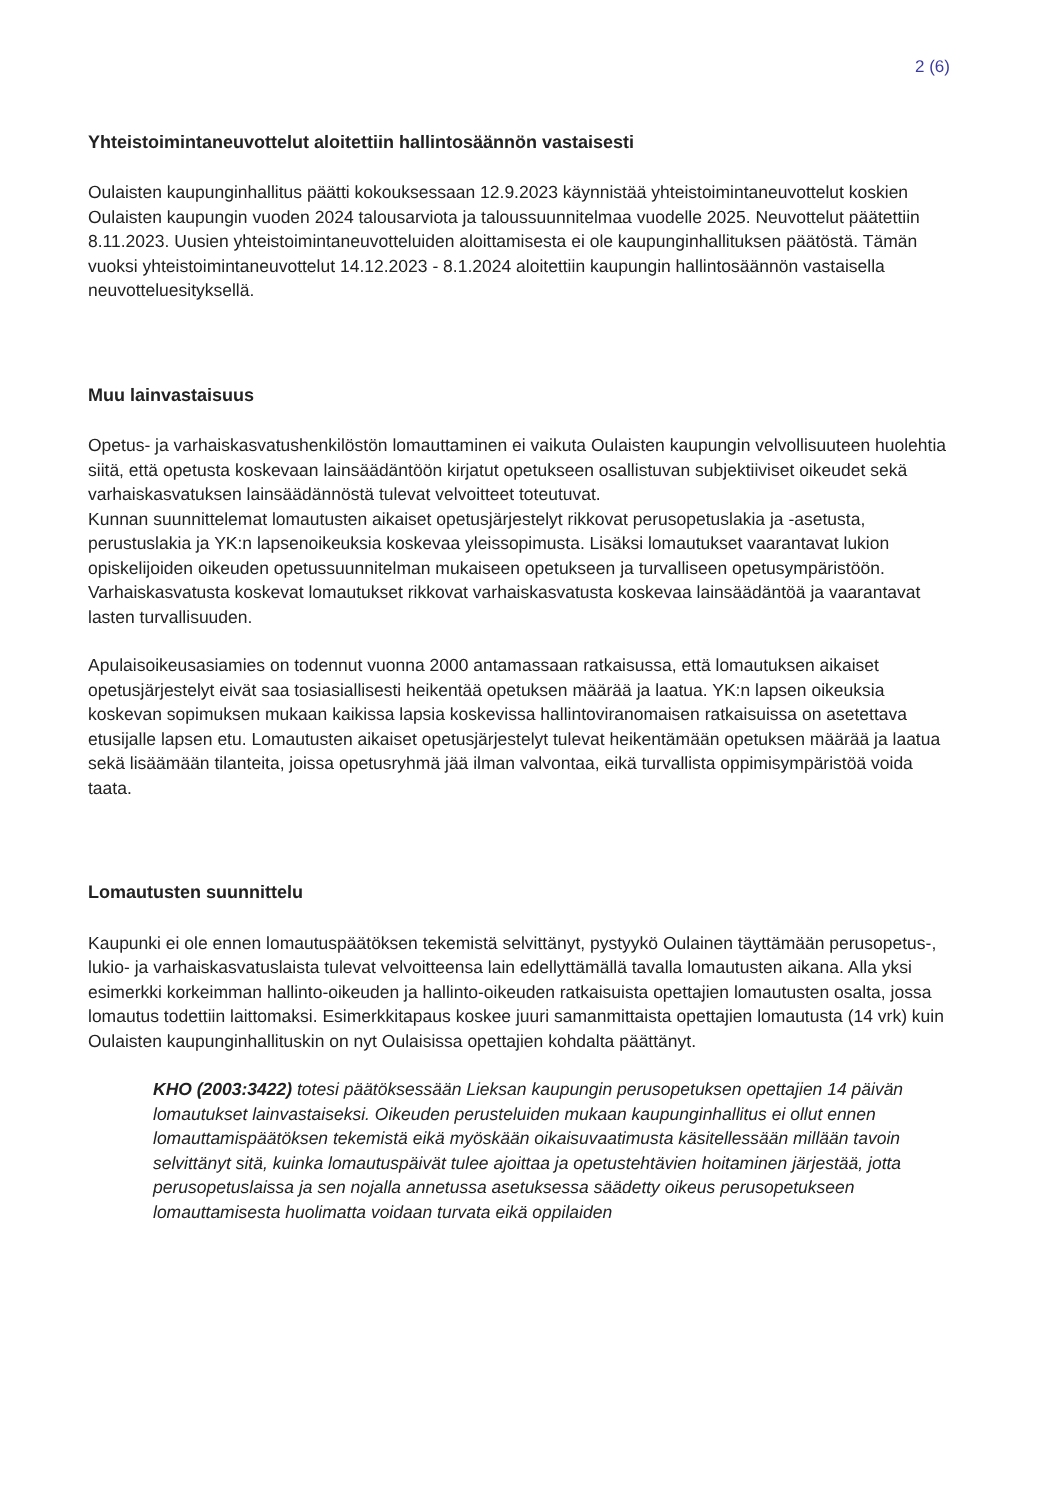2 (6)
Yhteistoimintaneuvottelut aloitettiin hallintosäännön vastaisesti
Oulaisten kaupunginhallitus päätti kokouksessaan 12.9.2023 käynnistää yhteistoimintaneuvottelut koskien Oulaisten kaupungin vuoden 2024 talousarviota ja taloussuunnitelmaa vuodelle 2025. Neuvottelut päätettiin 8.11.2023. Uusien yhteistoimintaneuvotteluiden aloittamisesta ei ole kaupunginhallituksen päätöstä. Tämän vuoksi yhteistoimintaneuvottelut 14.12.2023 - 8.1.2024 aloitettiin kaupungin hallintosäännön vastaisella neuvotteluesityksellä.
Muu lainvastaisuus
Opetus- ja varhaiskasvatushenkilöstön lomauttaminen ei vaikuta Oulaisten kaupungin velvollisuuteen huolehtia siitä, että opetusta koskevaan lainsäädäntöön kirjatut opetukseen osallistuvan subjektiiviset oikeudet sekä varhaiskasvatuksen lainsäädännöstä tulevat velvoitteet toteutuvat.
Kunnan suunnittelemat lomautusten aikaiset opetusjärjestelyt rikkovat perusopetuslakia ja -asetusta, perustuslakia ja YK:n lapsenoikeuksia koskevaa yleissopimusta. Lisäksi lomautukset vaarantavat lukion opiskelijoiden oikeuden opetussuunnitelman mukaiseen opetukseen ja turvalliseen opetusympäristöön. Varhaiskasvatusta koskevat lomautukset rikkovat varhaiskasvatusta koskevaa lainsäädäntöä ja vaarantavat lasten turvallisuuden.
Apulaisoikeusasiamies on todennut vuonna 2000 antamassaan ratkaisussa, että lomautuksen aikaiset opetusjärjestelyt eivät saa tosiasiallisesti heikentää opetuksen määrää ja laatua. YK:n lapsen oikeuksia koskevan sopimuksen mukaan kaikissa lapsia koskevissa hallintoviranomaisen ratkaisuissa on asetettava etusijalle lapsen etu. Lomautusten aikaiset opetusjärjestelyt tulevat heikentämään opetuksen määrää ja laatua sekä lisäämään tilanteita, joissa opetusryhmä jää ilman valvontaa, eikä turvallista oppimisympäristöä voida taata.
Lomautusten suunnittelu
Kaupunki ei ole ennen lomautuspäätöksen tekemistä selvittänyt, pystyykö Oulainen täyttämään perusopetus-, lukio- ja varhaiskasvatuslaista tulevat velvoitteensa lain edellyttämällä tavalla lomautusten aikana. Alla yksi esimerkki korkeimman hallinto-oikeuden ja hallinto-oikeuden ratkaisuista opettajien lomautusten osalta, jossa lomautus todettiin laittomaksi. Esimerkkitapaus koskee juuri samanmittaista opettajien lomautusta (14 vrk) kuin Oulaisten kaupunginhallituskin on nyt Oulaisissa opettajien kohdalta päättänyt.
KHO (2003:3422) totesi päätöksessään Lieksan kaupungin perusopetuksen opettajien 14 päivän lomautukset lainvastaiseksi. Oikeuden perusteluiden mukaan kaupunginhallitus ei ollut ennen lomauttamispäätöksen tekemistä eikä myöskään oikaisuvaatimusta käsitellessään millään tavoin selvittänyt sitä, kuinka lomautuspäivät tulee ajoittaa ja opetustehtävien hoitaminen järjestää, jotta perusopetuslaissa ja sen nojalla annetussa asetuksessa säädetty oikeus perusopetukseen lomauttamisesta huolimatta voidaan turvata eikä oppilaiden